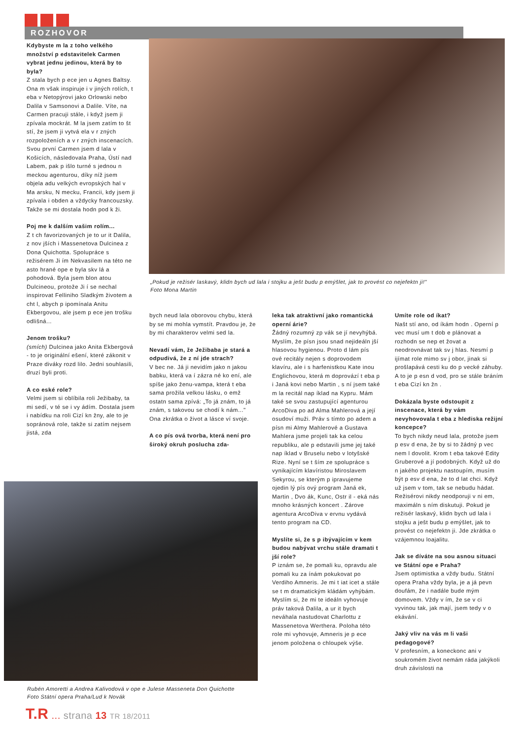ROZHOVOR
Kdybyste m la z toho velkého množství p edstavitelek Carmen vybrat jednu jedinou, která by to byla?
Z stala bych p ece jen u Agnes Baltsy. Ona m však inspiruje i v jiných rolích, t eba v Netopýrovi jako Orlowski nebo Dalila v Samsonovi a Dalile. Víte, na Carmen pracuji stále, i když jsem ji zpívala mockrát. M la jsem zatím to št stí, že jsem ji vytvá ela v r zných rozpoloženích a v r zných inscenacích. Svou první Carmen jsem d lala v Košicích, následovala Praha, Ústí nad Labem, pak p išlo turné s jednou n meckou agenturou, díky níž jsem objela adu velkých evropských hal v Ma arsku, N mecku, Francii, kdy jsem ji zpívala i obden a vždycky francouzsky. Takže se mi dostala hodn pod k ži.
Poj me k dalším vašim rolím...
Z t ch favorizovaných je to ur it Dalila, z nov jších i Massenetova Dulcinea z Dona Quichotta. Spolupráce s režisérem Ji ím Nekvasilem na této ne asto hrané ope e byla skv lá a pohodová. Byla jsem blon atou Dulcineou, protože Ji í se nechal inspirovat Felliniho Sladkým životem a cht l, abych p ipomínala Anitu Ekbergovou, ale jsem p ece jen trošku odlišná...
Jenom trošku?
(smích) Dulcinea jako Anita Ekbergová - to je originální ešení, které zákonit v Praze diváky rozd lilo. Jedni souhlasili, druzí byli proti.
A co eské role?
Velmi jsem si oblíbila roli Ježibaby, ta mi sedí, v té se i vy ádím. Dostala jsem i nabídku na roli Cizí kn žny, ale to je sopránová role, takže si zatím nejsem jistá, zda
„Pokud je režisér laskavý, klidn bych ud lala i stojku a ješt budu p emýšlet, jak to provést co nejefektn ji!"
Foto Mona Martin
bych neud lala oborovou chybu, která by se mi mohla vymstít. Pravdou je, že by mi charakterov velmi sed la.
Nevadí vám, že Ježibaba je stará a odpudivá, že z ní jde strach?
V bec ne. Já ji nevidím jako n jakou babku, která va í zázra né ko ení, ale spíše jako ženu-vampa, která t eba sama prožila velkou lásku, o emž ostatn sama zpívá: „To já znám, to já znám, s takovou se chodí k nám..." Ona zkrátka o život a lásce ví svoje.
A co pís ová tvorba, která není pro široký okruh poslucha zda-
Rubén Amoretti a Andrea Kalivodová v ope e Julese Masseneta Don Quichotte
Foto Státní opera Praha/Lud k Novák
leka tak atraktivní jako romantická operní árie?
Žádný rozumný zp vák se jí nevyhýbá. Myslím, že písn jsou snad nejideáln jší hlasovou hygienou. Proto d lám pís ové recitály nejen s doprovodem klavíru, ale i s harfenistkou Kate inou Englichovou, která m doprovází t eba p i Janá kovi nebo Martin , s ní jsem také m la recitál nap íklad na Kypru. Mám také se svou zastupující agenturou ArcoDiva po ad Alma Mahlerová a její osudoví muži. Práv s tímto po adem a písn mi Almy Mahlerové a Gustava Mahlera jsme projeli tak ka celou republiku, ale p edstavili jsme jej také nap íklad v Bruselu nebo v lotyšské Rize. Nyní se t ším ze spolupráce s vynikajícím klavíristou Miroslavem Sekyrou, se kterým p ipravujeme ojedin lý pís ový program Janá ek, Martin , Dvo ák, Kunc, Ostr il - eká nás mnoho krásných koncert . Zárove agentura ArcoDiva v ervnu vydává tento program na CD.
Myslíte si, že s p ibývajícím v kem budou nabývat vrchu stále dramati t jší role?
P iznám se, že pomali ku, opravdu ale pomali ku za ínám pokukovat po Verdiho Amneris. Je mi t iat icet a stále se t m dramatickým kládám vyhýbám. Myslím si, že mi te ideáln vyhovuje práv taková Dalila, a ur it bych neváhala nastudovat Charlottu z Massenetova Werthera. Poloha této role mi vyhovuje, Amneris je p ece jenom položena o chloupek výše.
Umíte role od íkat?
Našt stí ano, od íkám hodn . Operní p vec musí um t dob e plánovat a rozhodn se nep et žovat a neodrovnávat tak sv j hlas. Nesmí p ijímat role mimo sv j obor, jinak si prošlapává cesti ku do p vecké záhuby. A to je p esn d vod, pro se stále bráním t eba Cizí kn žn .
Dokázala byste odstoupit z inscenace, která by vám nevyhovovala t eba z hlediska režijní koncepce?
To bych nikdy neud lala, protože jsem p esv d ena, že by si to žádný p vec nem l dovolit. Krom t eba takové Edity Gruberové a jí podobných. Když už do n jakého projektu nastoupím, musím být p esv d ena, že to d lat chci. Když už jsem v tom, tak se nebudu hádat. Režisérovi nikdy neodporuji v ni em, maximáln s ním diskutuji. Pokud je režisér laskavý, klidn bych ud lala i stojku a ješt budu p emýšlet, jak to provést co nejefektn ji. Jde zkrátka o vzájemnou loajalitu.
Jak se díváte na sou asnou situaci ve Státní ope e Praha?
Jsem optimistka a vždy budu. Státní opera Praha vždy byla, je a já pevn doufám, že i nadále bude mým domovem. Vždy v ím, že se v ci vyvinou tak, jak mají, jsem tedy v o ekávání.
Jaký vliv na vás m li vaši pedagogové?
V profesním, a koneckonc ani v soukromém život nemám ráda jakýkoli druh závislosti na
T.R ... strana 13 TR 18/2011